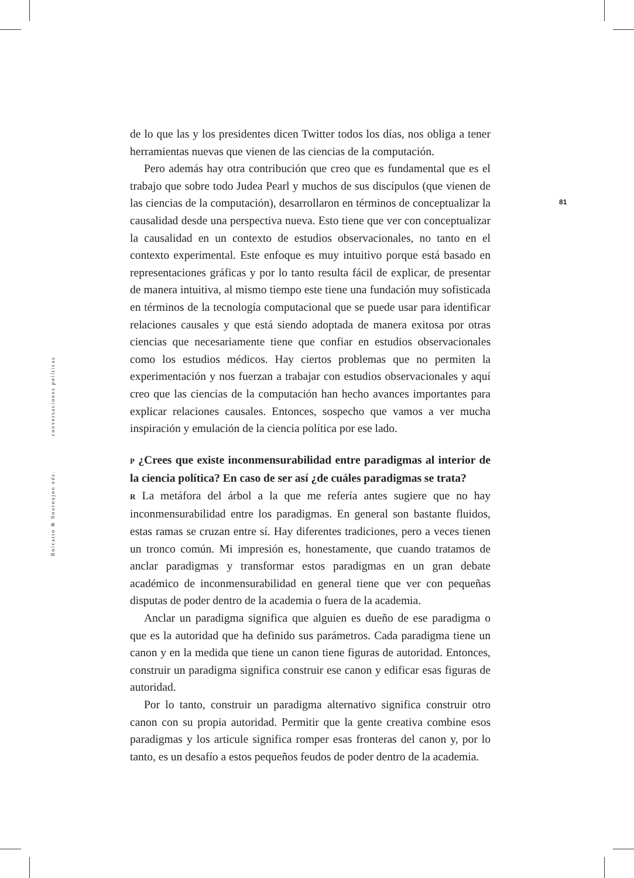Bolcatto & Souroujon eds. conversaciones políticas
81
de lo que las y los presidentes dicen Twitter todos los días, nos obliga a tener herramientas nuevas que vienen de las ciencias de la computación.
Pero además hay otra contribución que creo que es fundamental que es el trabajo que sobre todo Judea Pearl y muchos de sus discípulos (que vienen de las ciencias de la computación), desarrollaron en términos de conceptualizar la causalidad desde una perspectiva nueva. Esto tiene que ver con conceptualizar la causalidad en un contexto de estudios observacionales, no tanto en el contexto experimental. Este enfoque es muy intuitivo porque está basado en representaciones gráficas y por lo tanto resulta fácil de explicar, de presentar de manera intuitiva, al mismo tiempo este tiene una fundación muy sofisticada en términos de la tecnología computacional que se puede usar para identificar relaciones causales y que está siendo adoptada de manera exitosa por otras ciencias que necesariamente tiene que confiar en estudios observacionales como los estudios médicos. Hay ciertos problemas que no permiten la experimentación y nos fuerzan a trabajar con estudios observacionales y aquí creo que las ciencias de la computación han hecho avances importantes para explicar relaciones causales. Entonces, sospecho que vamos a ver mucha inspiración y emulación de la ciencia política por ese lado.
P ¿Crees que existe inconmensurabilidad entre paradigmas al interior de la ciencia política? En caso de ser así ¿de cuáles paradigmas se trata?
R La metáfora del árbol a la que me refería antes sugiere que no hay inconmensurabilidad entre los paradigmas. En general son bastante fluidos, estas ramas se cruzan entre sí. Hay diferentes tradiciones, pero a veces tienen un tronco común. Mi impresión es, honestamente, que cuando tratamos de anclar paradigmas y transformar estos paradigmas en un gran debate académico de inconmensurabilidad en general tiene que ver con pequeñas disputas de poder dentro de la academia o fuera de la academia.
Anclar un paradigma significa que alguien es dueño de ese paradigma o que es la autoridad que ha definido sus parámetros. Cada paradigma tiene un canon y en la medida que tiene un canon tiene figuras de autoridad. Entonces, construir un paradigma significa construir ese canon y edificar esas figuras de autoridad.
Por lo tanto, construir un paradigma alternativo significa construir otro canon con su propia autoridad. Permitir que la gente creativa combine esos paradigmas y los articule significa romper esas fronteras del canon y, por lo tanto, es un desafío a estos pequeños feudos de poder dentro de la academia.